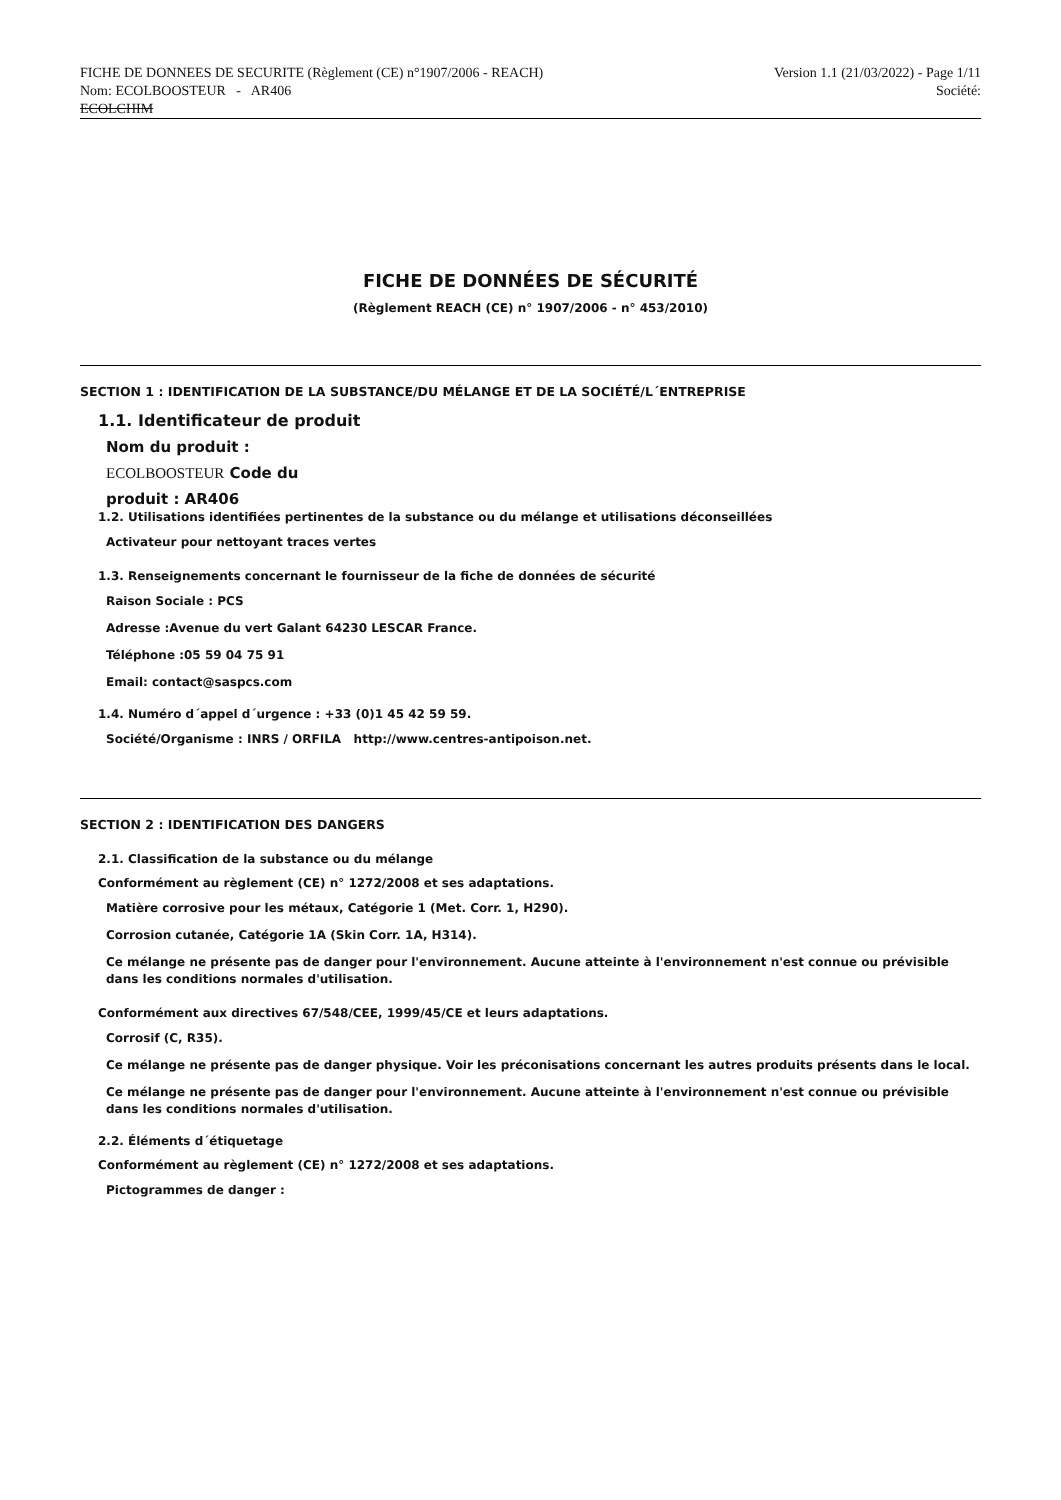FICHE DE DONNEES DE SECURITE (Règlement (CE) n°1907/2006 - REACH) Version 1.1 (21/03/2022) - Page 1/11
Nom: ECOLBOOSTEUR - AR406 Société:
ECOLCHIM
FICHE DE DONNÉES DE SÉCURITÉ
(Règlement REACH (CE) n° 1907/2006 - n° 453/2010)
SECTION 1 : IDENTIFICATION DE LA SUBSTANCE/DU MÉLANGE ET DE LA SOCIÉTÉ/L´ENTREPRISE
1.1. Identificateur de produit
Nom du produit :
ECOLBOOSTEUR Code du
produit : AR406
1.2. Utilisations identifiées pertinentes de la substance ou du mélange et utilisations déconseillées
Activateur pour nettoyant traces vertes
1.3. Renseignements concernant le fournisseur de la fiche de données de sécurité
Raison Sociale : PCS
Adresse :Avenue du vert Galant 64230 LESCAR France.
Téléphone :05 59 04 75 91
Email: contact@saspcs.com
1.4. Numéro d´appel d´urgence : +33 (0)1 45 42 59 59.
Société/Organisme : INRS / ORFILA http://www.centres-antipoison.net.
SECTION 2 : IDENTIFICATION DES DANGERS
2.1. Classification de la substance ou du mélange
Conformément au règlement (CE) n° 1272/2008 et ses adaptations.
Matière corrosive pour les métaux, Catégorie 1 (Met. Corr. 1, H290).
Corrosion cutanée, Catégorie 1A (Skin Corr. 1A, H314).
Ce mélange ne présente pas de danger pour l'environnement. Aucune atteinte à l'environnement n'est connue ou prévisible dans les conditions normales d'utilisation.
Conformément aux directives 67/548/CEE, 1999/45/CE et leurs adaptations.
Corrosif (C, R35).
Ce mélange ne présente pas de danger physique. Voir les préconisations concernant les autres produits présents dans le local.
Ce mélange ne présente pas de danger pour l'environnement. Aucune atteinte à l'environnement n'est connue ou prévisible dans les conditions normales d'utilisation.
2.2. Éléments d´étiquetage
Conformément au règlement (CE) n° 1272/2008 et ses adaptations.
Pictogrammes de danger :